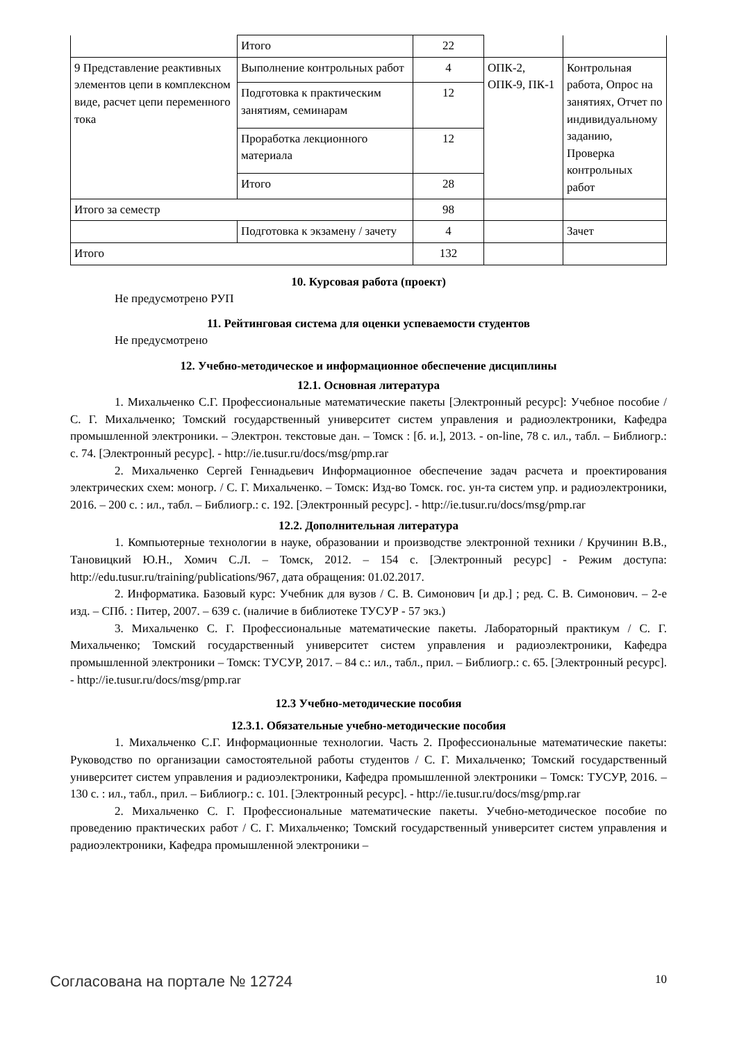| | Итого | 22 | | |
| 9 Представление реактивных элементов цепи в комплексном виде, расчет цепи переменного тока | Выполнение контрольных работ | 4 | ОПК-2, ОПК-9, ПК-1 | Контрольная работа, Опрос на занятиях, Отчет по индивидуальному заданию, Проверка контрольных работ |
| | Подготовка к практическим занятиям, семинарам | 12 | | |
| | Проработка лекционного материала | 12 | | |
| | Итого | 28 | | |
| Итого за семестр | | 98 | | |
| | Подготовка к экзамену / зачету | 4 | | Зачет |
| Итого | | 132 | | |
10. Курсовая работа (проект)
Не предусмотрено РУП
11. Рейтинговая система для оценки успеваемости студентов
Не предусмотрено
12. Учебно-методическое и информационное обеспечение дисциплины
12.1. Основная литература
1. Михальченко С.Г. Профессиональные математические пакеты [Электронный ресурс]: Учебное пособие / С. Г. Михальченко; Томский государственный университет систем управления и радиоэлектроники, Кафедра промышленной электроники. – Электрон. текстовые дан. – Томск : [б. и.], 2013. - on-line, 78 с. ил., табл. – Библиогр.: с. 74. [Электронный ресурс]. - http://ie.tusur.ru/docs/msg/pmp.rar
2. Михальченко Сергей Геннадьевич Информационное обеспечение задач расчета и проектирования электрических схем: моногр. / С. Г. Михальченко. – Томск: Изд-во Томск. гос. ун-та систем упр. и радиоэлектроники, 2016. – 200 с. : ил., табл. – Библиогр.: с. 192. [Электронный ресурс]. - http://ie.tusur.ru/docs/msg/pmp.rar
12.2. Дополнительная литература
1. Компьютерные технологии в науке, образовании и производстве электронной техники / Кручинин В.В., Тановицкий Ю.Н., Хомич С.Л. – Томск, 2012. – 154 с. [Электронный ресурс] - Режим доступа: http://edu.tusur.ru/training/publications/967, дата обращения: 01.02.2017.
2. Информатика. Базовый курс: Учебник для вузов / С. В. Симонович [и др.] ; ред. С. В. Симонович. – 2-е изд. – СПб. : Питер, 2007. – 639 с. (наличие в библиотеке ТУСУР - 57 экз.)
3. Михальченко С. Г. Профессиональные математические пакеты. Лабораторный практикум / С. Г. Михальченко; Томский государственный университет систем управления и радиоэлектроники, Кафедра промышленной электроники – Томск: ТУСУР, 2017. – 84 с.: ил., табл., прил. – Библиогр.: с. 65. [Электронный ресурс]. - http://ie.tusur.ru/docs/msg/pmp.rar
12.3 Учебно-методические пособия
12.3.1. Обязательные учебно-методические пособия
1. Михальченко С.Г. Информационные технологии. Часть 2. Профессиональные математические пакеты: Руководство по организации самостоятельной работы студентов / С. Г. Михальченко; Томский государственный университет систем управления и радиоэлектроники, Кафедра промышленной электроники – Томск: ТУСУР, 2016. – 130 с. : ил., табл., прил. – Библиогр.: с. 101. [Электронный ресурс]. - http://ie.tusur.ru/docs/msg/pmp.rar
2. Михальченко С. Г. Профессиональные математические пакеты. Учебно-методическое пособие по проведению практических работ / С. Г. Михальченко; Томский государственный университет систем управления и радиоэлектроники, Кафедра промышленной электроники –
Согласована на портале № 12724 10